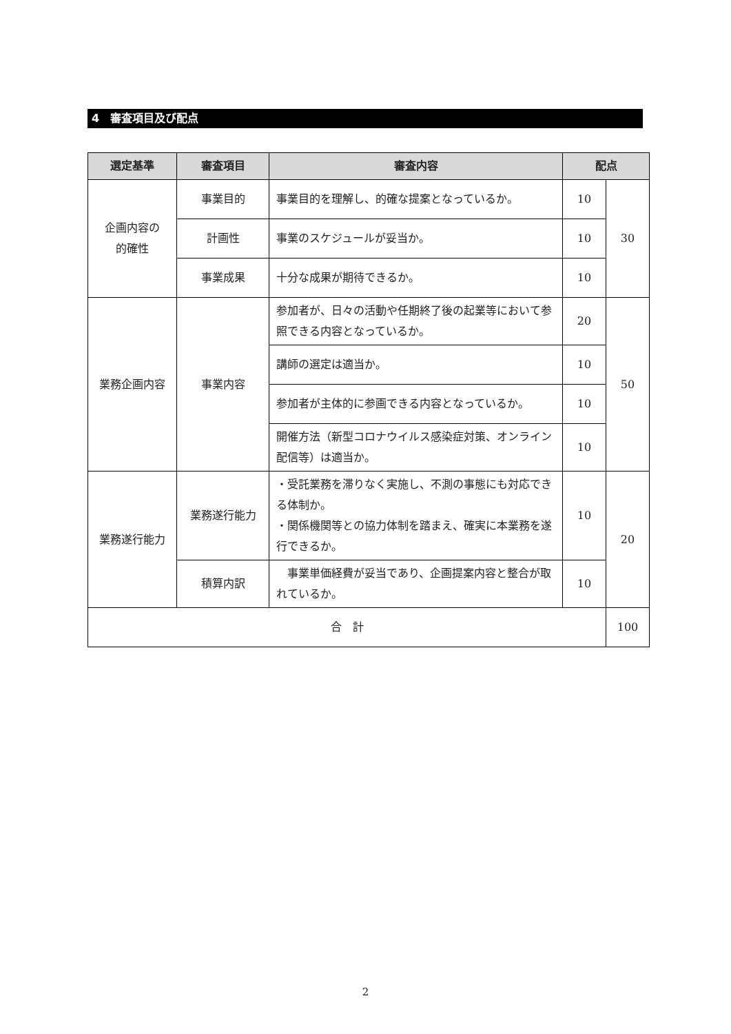4　審査項目及び配点
| 選定基準 | 審査項目 | 審査内容 | 配点 | |
| --- | --- | --- | --- | --- |
| 企画内容の 的確性 | 事業目的 | 事業目的を理解し、的確な提案となっているか。 | 10 | 30 |
| | 計画性 | 事業のスケジュールが妥当か。 | 10 | |
| | 事業成果 | 十分な成果が期待できるか。 | 10 | |
| 業務企画内容 | 事業内容 | 参加者が、日々の活動や任期終了後の起業等において参照できる内容となっているか。 | 20 | 50 |
| | | 講師の選定は適当か。 | 10 | |
| | | 参加者が主体的に参画できる内容となっているか。 | 10 | |
| | | 開催方法（新型コロナウイルス感染症対策、オンライン配信等）は適当か。 | 10 | |
| 業務遂行能力 | 業務遂行能力 | ・受託業務を滞りなく実施し、不測の事態にも対応できる体制か。 ・関係機関等との協力体制を踏まえ、確実に本業務を遂行できるか。 | 10 | 20 |
| | 積算内訳 | 事業単価経費が妥当であり、企画提案内容と整合が取れているか。 | 10 | |
| 合 計 | | | | 100 |
2